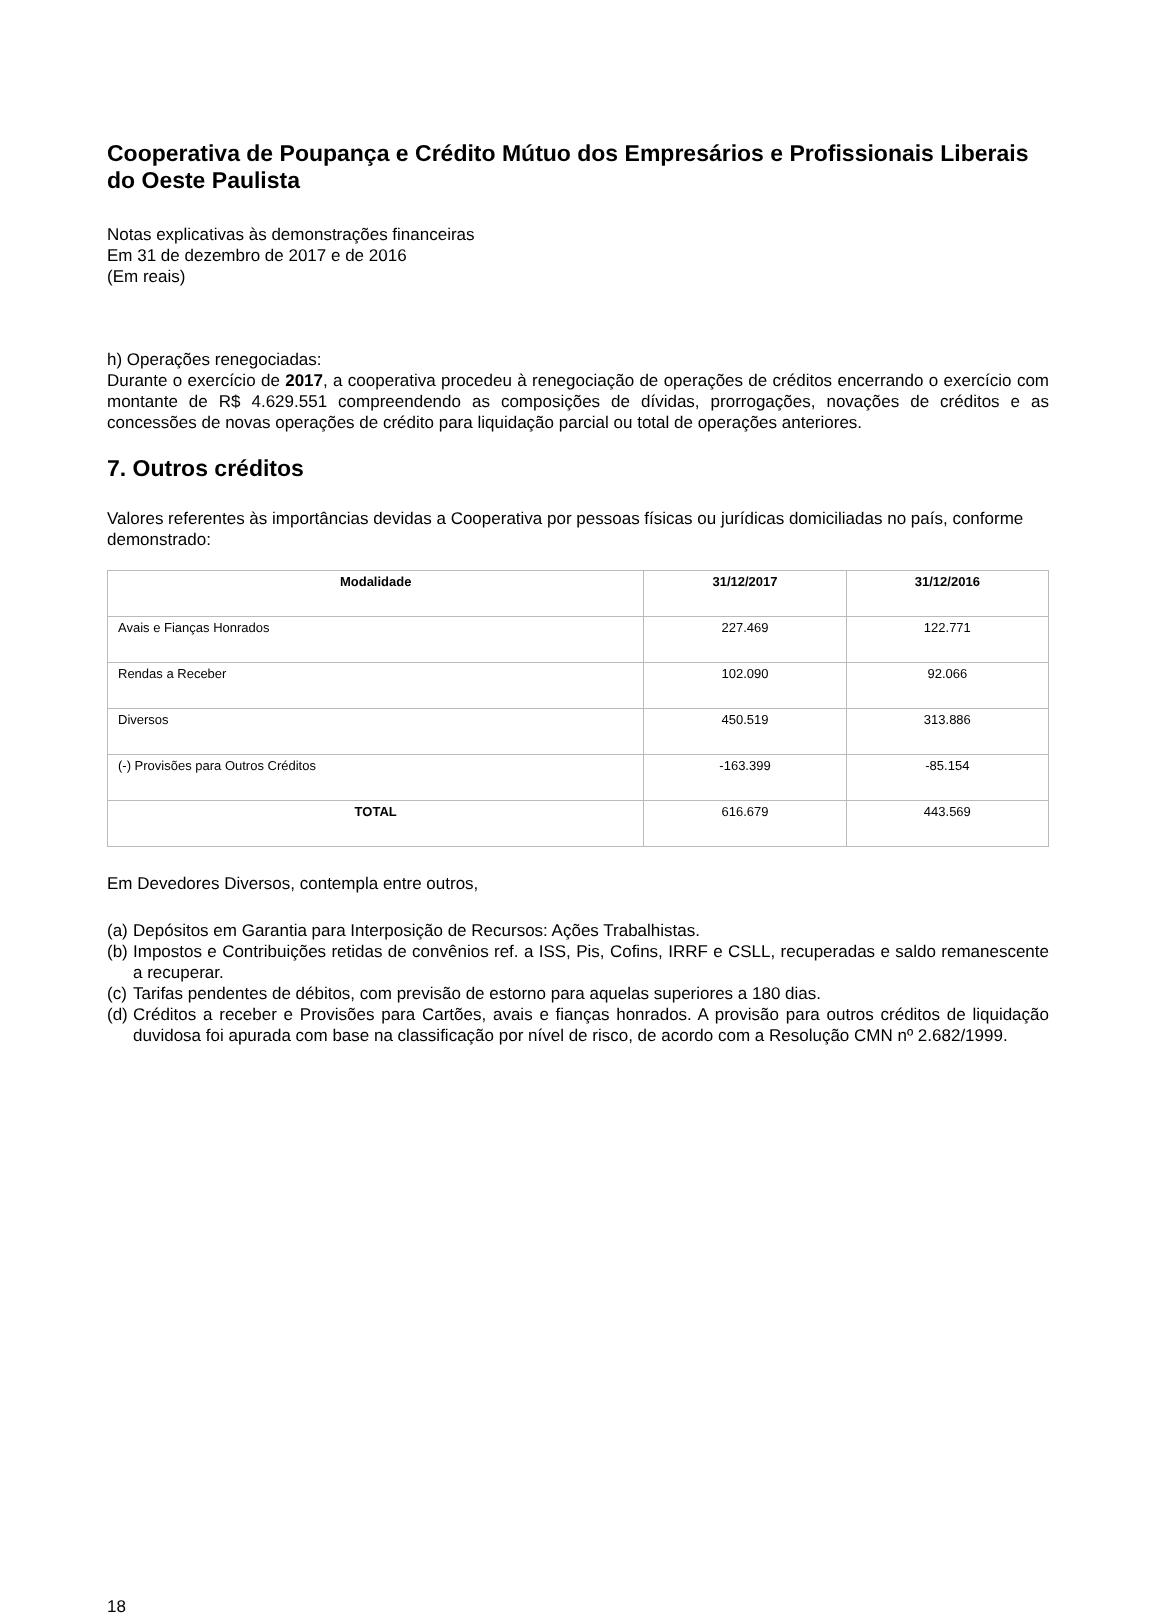Cooperativa de Poupança e Crédito Mútuo dos Empresários e Profissionais Liberais do Oeste Paulista
Notas explicativas às demonstrações financeiras
Em 31 de dezembro de 2017 e de 2016
(Em reais)
h) Operações renegociadas:
Durante o exercício de 2017, a cooperativa procedeu à renegociação de operações de créditos encerrando o exercício com montante de R$ 4.629.551 compreendendo as composições de dívidas, prorrogações, novações de créditos e as concessões de novas operações de crédito para liquidação parcial ou total de operações anteriores.
7. Outros créditos
Valores referentes às importâncias devidas a Cooperativa por pessoas físicas ou jurídicas domiciliadas no país, conforme demonstrado:
| Modalidade | 31/12/2017 | 31/12/2016 |
| --- | --- | --- |
| Avais e Fianças Honrados | 227.469 | 122.771 |
| Rendas a Receber | 102.090 | 92.066 |
| Diversos | 450.519 | 313.886 |
| (-) Provisões para Outros Créditos | -163.399 | -85.154 |
| TOTAL | 616.679 | 443.569 |
Em Devedores Diversos, contempla entre outros,
(a) Depósitos em Garantia para Interposição de Recursos: Ações Trabalhistas.
(b) Impostos e Contribuições retidas de convênios ref. a ISS, Pis, Cofins, IRRF e CSLL, recuperadas e saldo remanescente a recuperar.
(c) Tarifas pendentes de débitos, com previsão de estorno para aquelas superiores a 180 dias.
(d) Créditos a receber e Provisões para Cartões, avais e fianças honrados. A provisão para outros créditos de liquidação duvidosa foi apurada com base na classificação por nível de risco, de acordo com a Resolução CMN nº 2.682/1999.
18